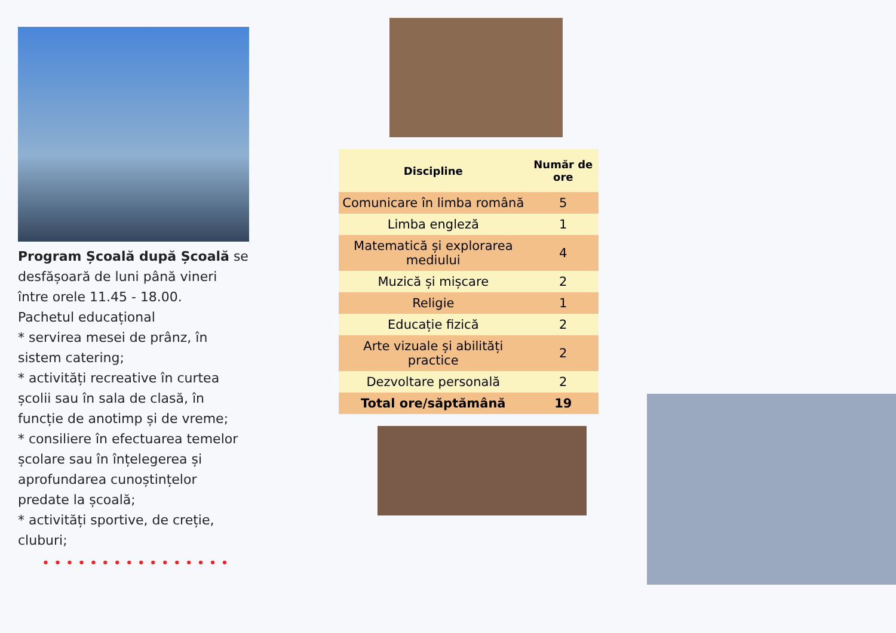Program Școală după Școală se desfășoară de luni până vineri între orele 11.45 - 18.00.
Pachetul educațional
* servirea mesei de prânz, în sistem catering;
* activități recreative în curtea școlii sau în sala de clasă, în funcție de anotimp și de vreme;
* consiliere în efectuarea temelor școlare sau în înțelegerea și aprofundarea cunoștințelor predate la școală;
* activități sportive, de creție, cluburi;
• • • • • • • • • • • • • • • •
| Discipline | Număr de ore |
| --- | --- |
| Comunicare în limba română | 5 |
| Limba engleză | 1 |
| Matematică și explorarea mediului | 4 |
| Muzică și mișcare | 2 |
| Religie | 1 |
| Educație fizică | 2 |
| Arte vizuale și abilități practice | 2 |
| Dezvoltare personală | 2 |
| Total ore/săptămână | 19 |